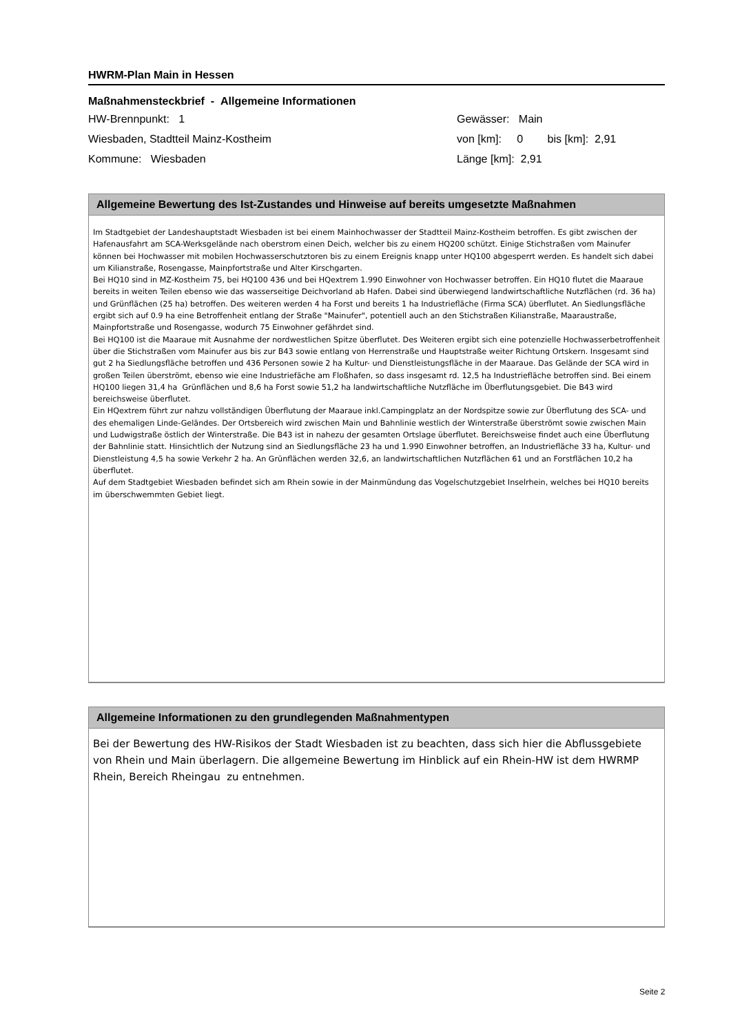HWRM-Plan Main in Hessen
Maßnahmensteckbrief - Allgemeine Informationen
HW-Brennpunkt: 1
Wiesbaden, Stadtteil Mainz-Kostheim
Kommune: Wiesbaden
Gewässer: Main
von [km]: 0 bis [km]: 2,91
Länge [km]: 2,91
Allgemeine Bewertung des Ist-Zustandes und Hinweise auf bereits umgesetzte Maßnahmen
Im Stadtgebiet der Landeshauptstadt Wiesbaden ist bei einem Mainhochwasser der Stadtteil Mainz-Kostheim betroffen. Es gibt zwischen der Hafenausfahrt am SCA-Werksgelände nach oberstrom einen Deich, welcher bis zu einem HQ200 schützt. Einige Stichstraßen vom Mainufer können bei Hochwasser mit mobilen Hochwasserschutztoren bis zu einem Ereignis knapp unter HQ100 abgesperrt werden. Es handelt sich dabei um Kilianstraße, Rosengasse, Mainpfortstraße und Alter Kirschgarten.
Bei HQ10 sind in MZ-Kostheim 75, bei HQ100 436 und bei HQextrem 1.990 Einwohner von Hochwasser betroffen. Ein HQ10 flutet die Maaraue bereits in weiten Teilen ebenso wie das wasserseitige Deichvorland ab Hafen. Dabei sind überwiegend landwirtschaftliche Nutzflächen (rd. 36 ha) und Grünflächen (25 ha) betroffen. Des weiteren werden 4 ha Forst und bereits 1 ha Industriefläche (Firma SCA) überflutet. An Siedlungsfläche ergibt sich auf 0.9 ha eine Betroffenheit entlang der Straße "Mainufer", potentiell auch an den Stichstraßen Kilianstraße, Maaraustraße, Mainpfortstraße und Rosengasse, wodurch 75 Einwohner gefährdet sind.
Bei HQ100 ist die Maaraue mit Ausnahme der nordwestlichen Spitze überflutet. Des Weiteren ergibt sich eine potenzielle Hochwasserbetroffenheit über die Stichstraßen vom Mainufer aus bis zur B43 sowie entlang von Herrenstraße und Hauptstraße weiter Richtung Ortskern. Insgesamt sind gut 2 ha Siedlungsfläche betroffen und 436 Personen sowie 2 ha Kultur- und Dienstleistungsfläche in der Maaraue. Das Gelände der SCA wird in großen Teilen überströmt, ebenso wie eine Industriefäche am Floßhafen, so dass insgesamt rd. 12,5 ha Industriefläche betroffen sind. Bei einem HQ100 liegen 31,4 ha Grünflächen und 8,6 ha Forst sowie 51,2 ha landwirtschaftliche Nutzfläche im Überflutungsgebiet. Die B43 wird bereichsweise überflutet.
Ein HQextrem führt zur nahzu vollständigen Überflutung der Maaraue inkl.Campingplatz an der Nordspitze sowie zur Überflutung des SCA- und des ehemaligen Linde-Geländes. Der Ortsbereich wird zwischen Main und Bahnlinie westlich der Winterstraße überströmt sowie zwischen Main und Ludwigstraße östlich der Winterstraße. Die B43 ist in nahezu der gesamten Ortslage überflutet. Bereichsweise findet auch eine Überflutung der Bahnlinie statt. Hinsichtlich der Nutzung sind an Siedlungsfläche 23 ha und 1.990 Einwohner betroffen, an Industriefläche 33 ha, Kultur- und Dienstleistung 4,5 ha sowie Verkehr 2 ha. An Grünflächen werden 32,6, an landwirtschaftlichen Nutzflächen 61 und an Forstflächen 10,2 ha überflutet.
Auf dem Stadtgebiet Wiesbaden befindet sich am Rhein sowie in der Mainmündung das Vogelschutzgebiet Inselrhein, welches bei HQ10 bereits im überschwemmten Gebiet liegt.
Allgemeine Informationen zu den grundlegenden Maßnahmentypen
Bei der Bewertung des HW-Risikos der Stadt Wiesbaden ist zu beachten, dass sich hier die Abflussgebiete von Rhein und Main überlagern. Die allgemeine Bewertung im Hinblick auf ein Rhein-HW ist dem HWRMP Rhein, Bereich Rheingau zu entnehmen.
Seite 2